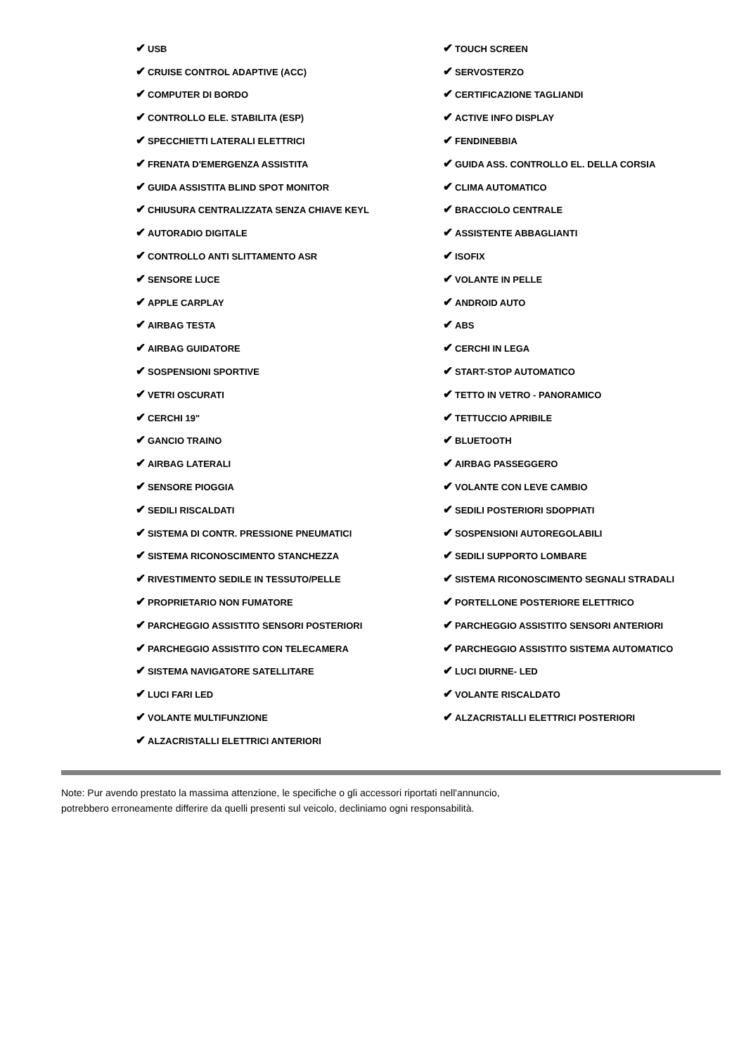| ✔ USB | ✔ TOUCH SCREEN |
| ✔ CRUISE CONTROL ADAPTIVE (ACC) | ✔ SERVOSTERZO |
| ✔ COMPUTER DI BORDO | ✔ CERTIFICAZIONE TAGLIANDI |
| ✔ CONTROLLO ELE. STABILITA (ESP) | ✔ ACTIVE INFO DISPLAY |
| ✔ SPECCHIETTI LATERALI ELETTRICI | ✔ FENDINEBBIA |
| ✔ FRENATA D'EMERGENZA ASSISTITA | ✔ GUIDA ASS. CONTROLLO EL. DELLA CORSIA |
| ✔ GUIDA ASSISTITA BLIND SPOT MONITOR | ✔ CLIMA AUTOMATICO |
| ✔ CHIUSURA CENTRALIZZATA SENZA CHIAVE KEYL | ✔ BRACCIOLO CENTRALE |
| ✔ AUTORADIO DIGITALE | ✔ ASSISTENTE ABBAGLIANTI |
| ✔ CONTROLLO ANTI SLITTAMENTO ASR | ✔ ISOFIX |
| ✔ SENSORE LUCE | ✔ VOLANTE IN PELLE |
| ✔ APPLE CARPLAY | ✔ ANDROID AUTO |
| ✔ AIRBAG TESTA | ✔ ABS |
| ✔ AIRBAG GUIDATORE | ✔ CERCHI IN LEGA |
| ✔ SOSPENSIONI SPORTIVE | ✔ START-STOP AUTOMATICO |
| ✔ VETRI OSCURATI | ✔ TETTO IN VETRO - PANORAMICO |
| ✔ CERCHI 19" | ✔ TETTUCCIO APRIBILE |
| ✔ GANCIO TRAINO | ✔ BLUETOOTH |
| ✔ AIRBAG LATERALI | ✔ AIRBAG PASSEGGERO |
| ✔ SENSORE PIOGGIA | ✔ VOLANTE CON LEVE CAMBIO |
| ✔ SEDILI RISCALDATI | ✔ SEDILI POSTERIORI SDOPPIATI |
| ✔ SISTEMA DI CONTR. PRESSIONE PNEUMATICI | ✔ SOSPENSIONI AUTOREGOLABILI |
| ✔ SISTEMA RICONOSCIMENTO STANCHEZZA | ✔ SEDILI SUPPORTO LOMBARE |
| ✔ RIVESTIMENTO SEDILE IN TESSUTO/PELLE | ✔ SISTEMA RICONOSCIMENTO SEGNALI STRADALI |
| ✔ PROPRIETARIO NON FUMATORE | ✔ PORTELLONE POSTERIORE ELETTRICO |
| ✔ PARCHEGGIO ASSISTITO SENSORI POSTERIORI | ✔ PARCHEGGIO ASSISTITO SENSORI ANTERIORI |
| ✔ PARCHEGGIO ASSISTITO CON TELECAMERA | ✔ PARCHEGGIO ASSISTITO SISTEMA AUTOMATICO |
| ✔ SISTEMA NAVIGATORE SATELLITARE | ✔ LUCI DIURNE- LED |
| ✔ LUCI FARI LED | ✔ VOLANTE RISCALDATO |
| ✔ VOLANTE MULTIFUNZIONE | ✔ ALZACRISTALLI ELETTRICI POSTERIORI |
| ✔ ALZACRISTALLI ELETTRICI ANTERIORI | |
Note: Pur avendo prestato la massima attenzione, le specifiche o gli accessori riportati nell'annuncio,
potrebbero erroneamente differire da quelli presenti sul veicolo, decliniamo ogni responsabilità.